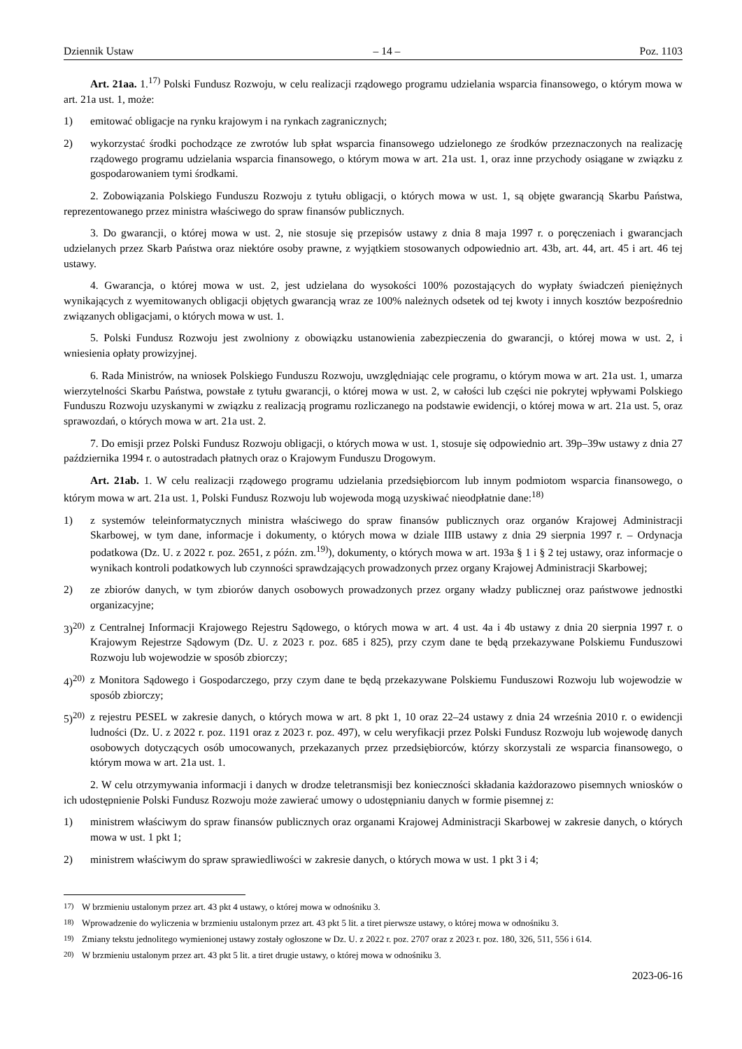Dziennik Ustaw – 14 – Poz. 1103
Art. 21aa. 1.<sup>17)</sup> Polski Fundusz Rozwoju, w celu realizacji rządowego programu udzielania wsparcia finansowego, o którym mowa w art. 21a ust. 1, może:
1) emitować obligacje na rynku krajowym i na rynkach zagranicznych;
2) wykorzystać środki pochodzące ze zwrotów lub spłat wsparcia finansowego udzielonego ze środków przeznaczonych na realizację rządowego programu udzielania wsparcia finansowego, o którym mowa w art. 21a ust. 1, oraz inne przychody osiągane w związku z gospodarowaniem tymi środkami.
2. Zobowiązania Polskiego Funduszu Rozwoju z tytułu obligacji, o których mowa w ust. 1, są objęte gwarancją Skarbu Państwa, reprezentowanego przez ministra właściwego do spraw finansów publicznych.
3. Do gwarancji, o której mowa w ust. 2, nie stosuje się przepisów ustawy z dnia 8 maja 1997 r. o poręczeniach i gwarancjach udzielanych przez Skarb Państwa oraz niektóre osoby prawne, z wyjątkiem stosowanych odpowiednio art. 43b, art. 44, art. 45 i art. 46 tej ustawy.
4. Gwarancja, o której mowa w ust. 2, jest udzielana do wysokości 100% pozostających do wypłaty świadczeń pieniężnych wynikających z wyemitowanych obligacji objętych gwarancją wraz ze 100% należnych odsetek od tej kwoty i innych kosztów bezpośrednio związanych obligacjami, o których mowa w ust. 1.
5. Polski Fundusz Rozwoju jest zwolniony z obowiązku ustanowienia zabezpieczenia do gwarancji, o której mowa w ust. 2, i wniesienia opłaty prowizyjnej.
6. Rada Ministrów, na wniosek Polskiego Funduszu Rozwoju, uwzględniając cele programu, o którym mowa w art. 21a ust. 1, umarza wierzytelności Skarbu Państwa, powstałe z tytułu gwarancji, o której mowa w ust. 2, w całości lub części nie pokrytej wpływami Polskiego Funduszu Rozwoju uzyskanymi w związku z realizacją programu rozliczanego na podstawie ewidencji, o której mowa w art. 21a ust. 5, oraz sprawozdań, o których mowa w art. 21a ust. 2.
7. Do emisji przez Polski Fundusz Rozwoju obligacji, o których mowa w ust. 1, stosuje się odpowiednio art. 39p–39w ustawy z dnia 27 października 1994 r. o autostradach płatnych oraz o Krajowym Funduszu Drogowym.
Art. 21ab. 1. W celu realizacji rządowego programu udzielania przedsiębiorcom lub innym podmiotom wsparcia finansowego, o którym mowa w art. 21a ust. 1, Polski Fundusz Rozwoju lub wojewoda mogą uzyskiwać nieodpłatnie dane:<sup>18)</sup>
1) z systemów teleinformatycznych ministra właściwego do spraw finansów publicznych oraz organów Krajowej Administracji Skarbowej, w tym dane, informacje i dokumenty, o których mowa w dziale IIIB ustawy z dnia 29 sierpnia 1997 r. – Ordynacja podatkowa (Dz. U. z 2022 r. poz. 2651, z późn. zm.<sup>19)</sup>), dokumenty, o których mowa w art. 193a § 1 i § 2 tej ustawy, oraz informacje o wynikach kontroli podatkowych lub czynności sprawdzających prowadzonych przez organy Krajowej Administracji Skarbowej;
2) ze zbiorów danych, w tym zbiorów danych osobowych prowadzonych przez organy władzy publicznej oraz państwowe jednostki organizacyjne;
3)<sup>20)</sup> z Centralnej Informacji Krajowego Rejestru Sądowego, o których mowa w art. 4 ust. 4a i 4b ustawy z dnia 20 sierpnia 1997 r. o Krajowym Rejestrze Sądowym (Dz. U. z 2023 r. poz. 685 i 825), przy czym dane te będą przekazywane Polskiemu Funduszowi Rozwoju lub wojewodzie w sposób zbiorczy;
4)<sup>20)</sup> z Monitora Sądowego i Gospodarczego, przy czym dane te będą przekazywane Polskiemu Funduszowi Rozwoju lub wojewodzie w sposób zbiorczy;
5)<sup>20)</sup> z rejestru PESEL w zakresie danych, o których mowa w art. 8 pkt 1, 10 oraz 22–24 ustawy z dnia 24 września 2010 r. o ewidencji ludności (Dz. U. z 2022 r. poz. 1191 oraz z 2023 r. poz. 497), w celu weryfikacji przez Polski Fundusz Rozwoju lub wojewodę danych osobowych dotyczących osób umocowanych, przekazanych przez przedsiębiorców, którzy skorzystali ze wsparcia finansowego, o którym mowa w art. 21a ust. 1.
2. W celu otrzymywania informacji i danych w drodze teletransmisji bez konieczności składania każdorazowo pisemnych wniosków o ich udostępnienie Polski Fundusz Rozwoju może zawierać umowy o udostępnianiu danych w formie pisemnej z:
1) ministrem właściwym do spraw finansów publicznych oraz organami Krajowej Administracji Skarbowej w zakresie danych, o których mowa w ust. 1 pkt 1;
2) ministrem właściwym do spraw sprawiedliwości w zakresie danych, o których mowa w ust. 1 pkt 3 i 4;
<sup>17)</sup> W brzmieniu ustalonym przez art. 43 pkt 4 ustawy, o której mowa w odnośniku 3.
<sup>18)</sup> Wprowadzenie do wyliczenia w brzmieniu ustalonym przez art. 43 pkt 5 lit. a tiret pierwsze ustawy, o której mowa w odnośniku 3.
<sup>19)</sup> Zmiany tekstu jednolitego wymienionej ustawy zostały ogłoszone w Dz. U. z 2022 r. poz. 2707 oraz z 2023 r. poz. 180, 326, 511, 556 i 614.
<sup>20)</sup> W brzmieniu ustalonym przez art. 43 pkt 5 lit. a tiret drugie ustawy, o której mowa w odnośniku 3.
2023-06-16